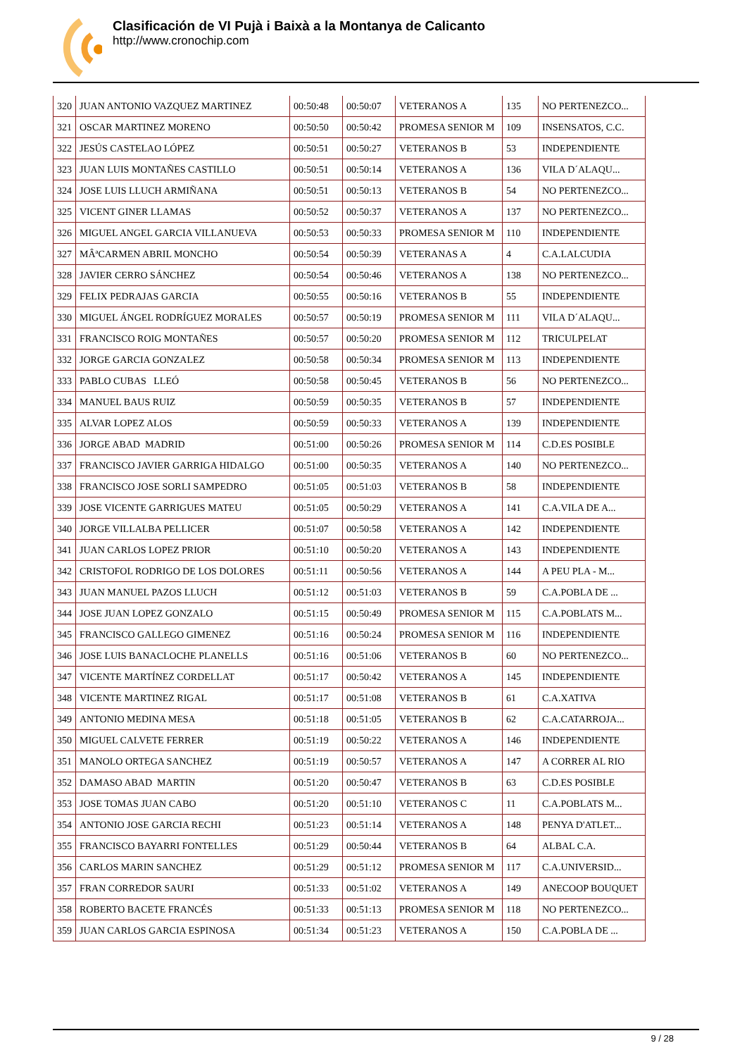Clasificación de VI Pujà i Baixà a la Montanya de Calicanto
http://www.cronochip.com
| 320 | JUAN ANTONIO VAZQUEZ MARTINEZ | 00:50:48 | 00:50:07 | VETERANOS A | 135 | NO PERTENEZCO... |
| 321 | OSCAR MARTINEZ MORENO | 00:50:50 | 00:50:42 | PROMESA SENIOR M | 109 | INSENSATOS, C.C. |
| 322 | JESÚS CASTELAO LÓPEZ | 00:50:51 | 00:50:27 | VETERANOS B | 53 | INDEPENDIENTE |
| 323 | JUAN LUIS MONTAÑES CASTILLO | 00:50:51 | 00:50:14 | VETERANOS A | 136 | VILA D´ALAQU... |
| 324 | JOSE LUIS LLUCH ARMIÑANA | 00:50:51 | 00:50:13 | VETERANOS B | 54 | NO PERTENEZCO... |
| 325 | VICENT GINER LLAMAS | 00:50:52 | 00:50:37 | VETERANOS A | 137 | NO PERTENEZCO... |
| 326 | MIGUEL ANGEL GARCIA VILLANUEVA | 00:50:53 | 00:50:33 | PROMESA SENIOR M | 110 | INDEPENDIENTE |
| 327 | MÂªCARMEN ABRIL MONCHO | 00:50:54 | 00:50:39 | VETERANAS A | 4 | C.A.LALCUDIA |
| 328 | JAVIER CERRO SÁNCHEZ | 00:50:54 | 00:50:46 | VETERANOS A | 138 | NO PERTENEZCO... |
| 329 | FELIX PEDRAJAS GARCIA | 00:50:55 | 00:50:16 | VETERANOS B | 55 | INDEPENDIENTE |
| 330 | MIGUEL ÁNGEL RODRÍGUEZ MORALES | 00:50:57 | 00:50:19 | PROMESA SENIOR M | 111 | VILA D´ALAQU... |
| 331 | FRANCISCO ROIG MONTAÑES | 00:50:57 | 00:50:20 | PROMESA SENIOR M | 112 | TRICULPELAT |
| 332 | JORGE GARCIA GONZALEZ | 00:50:58 | 00:50:34 | PROMESA SENIOR M | 113 | INDEPENDIENTE |
| 333 | PABLO CUBAS LLEÓ | 00:50:58 | 00:50:45 | VETERANOS B | 56 | NO PERTENEZCO... |
| 334 | MANUEL BAUS RUIZ | 00:50:59 | 00:50:35 | VETERANOS B | 57 | INDEPENDIENTE |
| 335 | ALVAR LOPEZ ALOS | 00:50:59 | 00:50:33 | VETERANOS A | 139 | INDEPENDIENTE |
| 336 | JORGE ABAD MADRID | 00:51:00 | 00:50:26 | PROMESA SENIOR M | 114 | C.D.ES POSIBLE |
| 337 | FRANCISCO JAVIER GARRIGA HIDALGO | 00:51:00 | 00:50:35 | VETERANOS A | 140 | NO PERTENEZCO... |
| 338 | FRANCISCO JOSE SORLI SAMPEDRO | 00:51:05 | 00:51:03 | VETERANOS B | 58 | INDEPENDIENTE |
| 339 | JOSE VICENTE GARRIGUES MATEU | 00:51:05 | 00:50:29 | VETERANOS A | 141 | C.A.VILA DE A... |
| 340 | JORGE VILLALBA PELLICER | 00:51:07 | 00:50:58 | VETERANOS A | 142 | INDEPENDIENTE |
| 341 | JUAN CARLOS LOPEZ PRIOR | 00:51:10 | 00:50:20 | VETERANOS A | 143 | INDEPENDIENTE |
| 342 | CRISTOFOL RODRIGO DE LOS DOLORES | 00:51:11 | 00:50:56 | VETERANOS A | 144 | A PEU PLA - M... |
| 343 | JUAN MANUEL PAZOS LLUCH | 00:51:12 | 00:51:03 | VETERANOS B | 59 | C.A.POBLA DE ... |
| 344 | JOSE JUAN LOPEZ GONZALO | 00:51:15 | 00:50:49 | PROMESA SENIOR M | 115 | C.A.POBLATS M... |
| 345 | FRANCISCO GALLEGO GIMENEZ | 00:51:16 | 00:50:24 | PROMESA SENIOR M | 116 | INDEPENDIENTE |
| 346 | JOSE LUIS BANACLOCHE PLANELLS | 00:51:16 | 00:51:06 | VETERANOS B | 60 | NO PERTENEZCO... |
| 347 | VICENTE MARTÍNEZ CORDELLAT | 00:51:17 | 00:50:42 | VETERANOS A | 145 | INDEPENDIENTE |
| 348 | VICENTE MARTINEZ RIGAL | 00:51:17 | 00:51:08 | VETERANOS B | 61 | C.A.XATIVA |
| 349 | ANTONIO MEDINA MESA | 00:51:18 | 00:51:05 | VETERANOS B | 62 | C.A.CATARROJA... |
| 350 | MIGUEL CALVETE FERRER | 00:51:19 | 00:50:22 | VETERANOS A | 146 | INDEPENDIENTE |
| 351 | MANOLO ORTEGA SANCHEZ | 00:51:19 | 00:50:57 | VETERANOS A | 147 | A CORRER AL RIO |
| 352 | DAMASO ABAD MARTIN | 00:51:20 | 00:50:47 | VETERANOS B | 63 | C.D.ES POSIBLE |
| 353 | JOSE TOMAS JUAN CABO | 00:51:20 | 00:51:10 | VETERANOS C | 11 | C.A.POBLATS M... |
| 354 | ANTONIO JOSE GARCIA RECHI | 00:51:23 | 00:51:14 | VETERANOS A | 148 | PENYA D'ATLET... |
| 355 | FRANCISCO BAYARRI FONTELLES | 00:51:29 | 00:50:44 | VETERANOS B | 64 | ALBAL C.A. |
| 356 | CARLOS MARIN SANCHEZ | 00:51:29 | 00:51:12 | PROMESA SENIOR M | 117 | C.A.UNIVERSID... |
| 357 | FRAN CORREDOR SAURI | 00:51:33 | 00:51:02 | VETERANOS A | 149 | ANECOOP BOUQUET |
| 358 | ROBERTO BACETE FRANCÉS | 00:51:33 | 00:51:13 | PROMESA SENIOR M | 118 | NO PERTENEZCO... |
| 359 | JUAN CARLOS GARCIA ESPINOSA | 00:51:34 | 00:51:23 | VETERANOS A | 150 | C.A.POBLA DE ... |
9 / 28